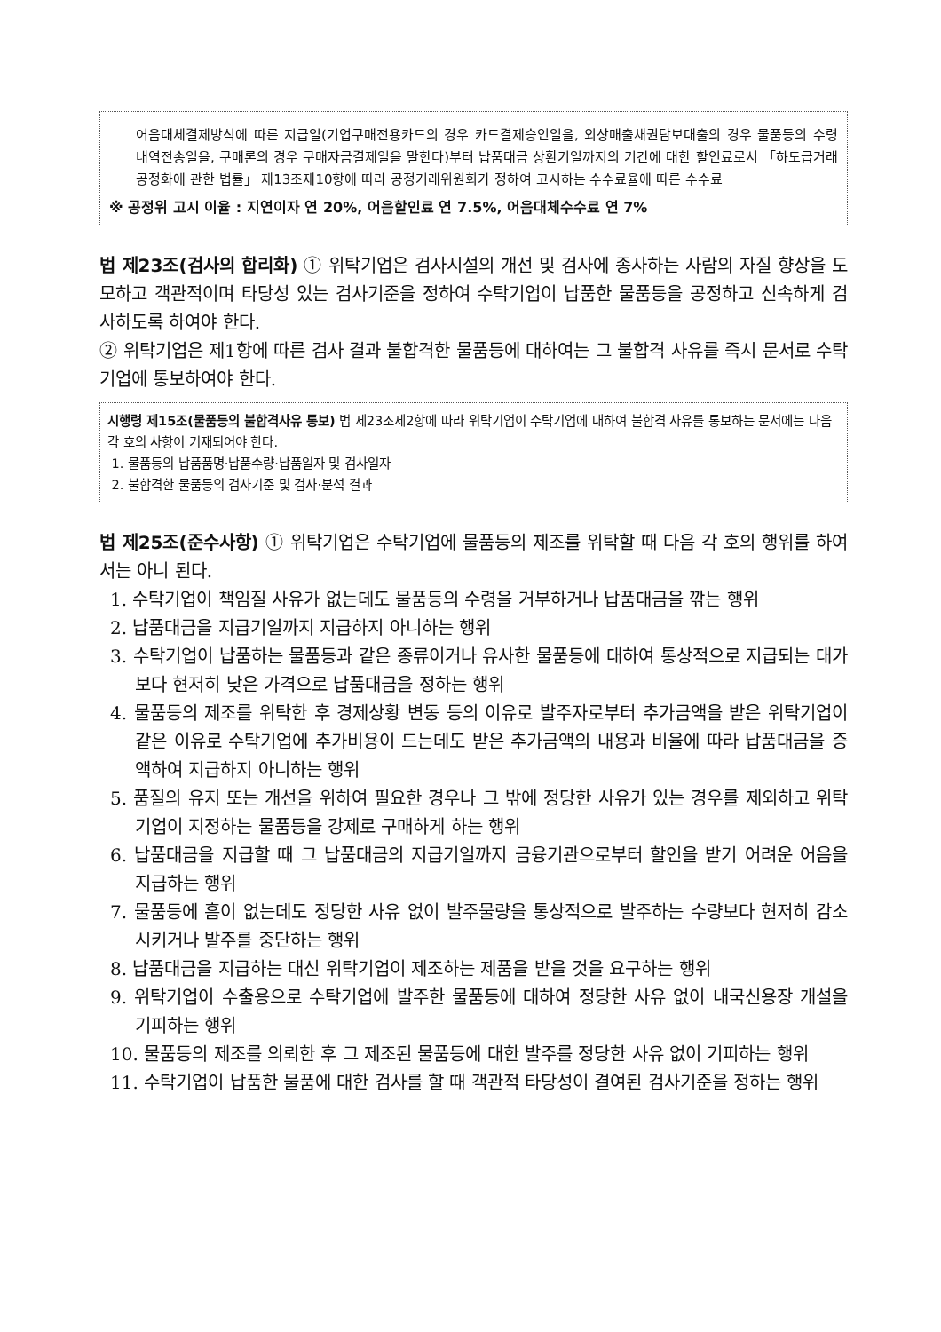어음대체결제방식에 따른 지급일(기업구매전용카드의 경우 카드결제승인일을, 외상매출채권담보대출의 경우 물품등의 수령 내역전송일을, 구매론의 경우 구매자금결제일을 말한다)부터 납품대금 상환기일까지의 기간에 대한 할인료로서 「하도급거래 공정화에 관한 법률」 제13조제10항에 따라 공정거래위원회가 정하여 고시하는 수수료율에 따른 수수료
※ 공정위 고시 이율 : 지연이자 연 20%, 어음할인료 연 7.5%, 어음대체수수료 연 7%
법 제23조(검사의 합리화) ① 위탁기업은 검사시설의 개선 및 검사에 종사하는 사람의 자질 향상을 도모하고 객관적이며 타당성 있는 검사기준을 정하여 수탁기업이 납품한 물품등을 공정하고 신속하게 검사하도록 하여야 한다.
② 위탁기업은 제1항에 따른 검사 결과 불합격한 물품등에 대하여는 그 불합격 사유를 즉시 문서로 수탁기업에 통보하여야 한다.
시행령 제15조(물품등의 불합격사유 통보) 법 제23조제2항에 따라 위탁기업이 수탁기업에 대하여 불합격 사유를 통보하는 문서에는 다음 각 호의 사항이 기재되어야 한다.
1. 물품등의 납품품명·납품수량·납품일자 및 검사일자
2. 불합격한 물품등의 검사기준 및 검사·분석 결과
법 제25조(준수사항) ① 위탁기업은 수탁기업에 물품등의 제조를 위탁할 때 다음 각 호의 행위를 하여서는 아니 된다.
1. 수탁기업이 책임질 사유가 없는데도 물품등의 수령을 거부하거나 납품대금을 깎는 행위
2. 납품대금을 지급기일까지 지급하지 아니하는 행위
3. 수탁기업이 납품하는 물품등과 같은 종류이거나 유사한 물품등에 대하여 통상적으로 지급되는 대가보다 현저히 낮은 가격으로 납품대금을 정하는 행위
4. 물품등의 제조를 위탁한 후 경제상황 변동 등의 이유로 발주자로부터 추가금액을 받은 위탁기업이 같은 이유로 수탁기업에 추가비용이 드는데도 받은 추가금액의 내용과 비율에 따라 납품대금을 증액하여 지급하지 아니하는 행위
5. 품질의 유지 또는 개선을 위하여 필요한 경우나 그 밖에 정당한 사유가 있는 경우를 제외하고 위탁기업이 지정하는 물품등을 강제로 구매하게 하는 행위
6. 납품대금을 지급할 때 그 납품대금의 지급기일까지 금융기관으로부터 할인을 받기 어려운 어음을 지급하는 행위
7. 물품등에 흠이 없는데도 정당한 사유 없이 발주물량을 통상적으로 발주하는 수량보다 현저히 감소시키거나 발주를 중단하는 행위
8. 납품대금을 지급하는 대신 위탁기업이 제조하는 제품을 받을 것을 요구하는 행위
9. 위탁기업이 수출용으로 수탁기업에 발주한 물품등에 대하여 정당한 사유 없이 내국신용장 개설을 기피하는 행위
10. 물품등의 제조를 의뢰한 후 그 제조된 물품등에 대한 발주를 정당한 사유 없이 기피하는 행위
11. 수탁기업이 납품한 물품에 대한 검사를 할 때 객관적 타당성이 결여된 검사기준을 정하는 행위